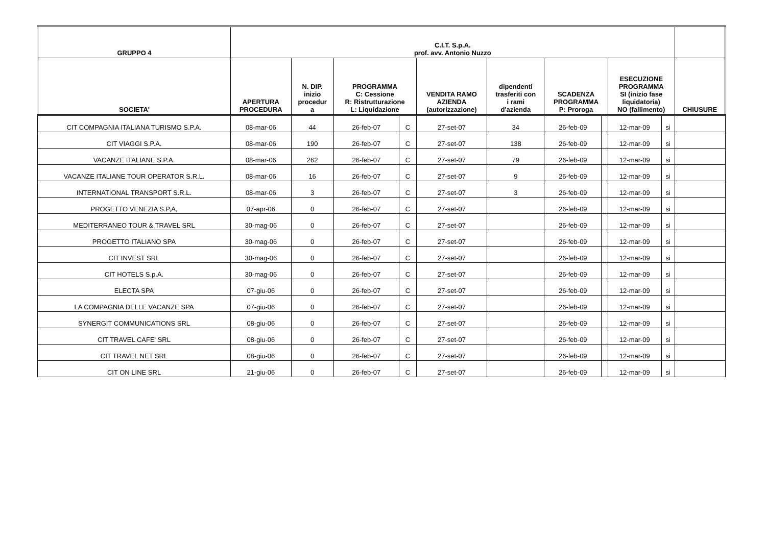| GRUPPO 4 | C.I.T. S.p.A. prof. avv. Antonio Nuzzo | | | | | | | | | | | |
| --- | --- | --- | --- | --- | --- | --- | --- | --- | --- | --- | --- | --- |
| SOCIETA' | APERTURA PROCEDURA | N. DIP. inizio procedur a | PROGRAMMA C: Cessione R: Ristrutturazione L: Liquidazione | | VENDITA RAMO AZIENDA (autorizzazione) | dipendenti trasferiti con i rami d'azienda | SCADENZA PROGRAMMA P: Proroga | | ESECUZIONE PROGRAMMA SI (inizio fase liquidatoria) NO (fallimento) | | CHIUSURE | |
| CIT COMPAGNIA ITALIANA TURISMO S.P.A. | 08-mar-06 | 44 | 26-feb-07 | C | 27-set-07 | 34 | 26-feb-09 | | 12-mar-09 | si | | |
| CIT VIAGGI S.P.A. | 08-mar-06 | 190 | 26-feb-07 | C | 27-set-07 | 138 | 26-feb-09 | | 12-mar-09 | si | | |
| VACANZE ITALIANE S.P.A. | 08-mar-06 | 262 | 26-feb-07 | C | 27-set-07 | 79 | 26-feb-09 | | 12-mar-09 | si | | |
| VACANZE ITALIANE TOUR OPERATOR S.R.L. | 08-mar-06 | 16 | 26-feb-07 | C | 27-set-07 | 9 | 26-feb-09 | | 12-mar-09 | si | | |
| INTERNATIONAL TRANSPORT S.R.L. | 08-mar-06 | 3 | 26-feb-07 | C | 27-set-07 | 3 | 26-feb-09 | | 12-mar-09 | si | | |
| PROGETTO VENEZIA S.P,A, | 07-apr-06 | 0 | 26-feb-07 | C | 27-set-07 | | 26-feb-09 | | 12-mar-09 | si | | |
| MEDITERRANEO TOUR & TRAVEL SRL | 30-mag-06 | 0 | 26-feb-07 | C | 27-set-07 | | 26-feb-09 | | 12-mar-09 | si | | |
| PROGETTO ITALIANO SPA | 30-mag-06 | 0 | 26-feb-07 | C | 27-set-07 | | 26-feb-09 | | 12-mar-09 | si | | |
| CIT INVEST SRL | 30-mag-06 | 0 | 26-feb-07 | C | 27-set-07 | | 26-feb-09 | | 12-mar-09 | si | | |
| CIT HOTELS S.p.A. | 30-mag-06 | 0 | 26-feb-07 | C | 27-set-07 | | 26-feb-09 | | 12-mar-09 | si | | |
| ELECTA SPA | 07-giu-06 | 0 | 26-feb-07 | C | 27-set-07 | | 26-feb-09 | | 12-mar-09 | si | | |
| LA COMPAGNIA DELLE VACANZE SPA | 07-giu-06 | 0 | 26-feb-07 | C | 27-set-07 | | 26-feb-09 | | 12-mar-09 | si | | |
| SYNERGIT COMMUNICATIONS SRL | 08-giu-06 | 0 | 26-feb-07 | C | 27-set-07 | | 26-feb-09 | | 12-mar-09 | si | | |
| CIT TRAVEL CAFE' SRL | 08-giu-06 | 0 | 26-feb-07 | C | 27-set-07 | | 26-feb-09 | | 12-mar-09 | si | | |
| CIT TRAVEL NET SRL | 08-giu-06 | 0 | 26-feb-07 | C | 27-set-07 | | 26-feb-09 | | 12-mar-09 | si | | |
| CIT ON LINE SRL | 21-giu-06 | 0 | 26-feb-07 | C | 27-set-07 | | 26-feb-09 | | 12-mar-09 | si | | |